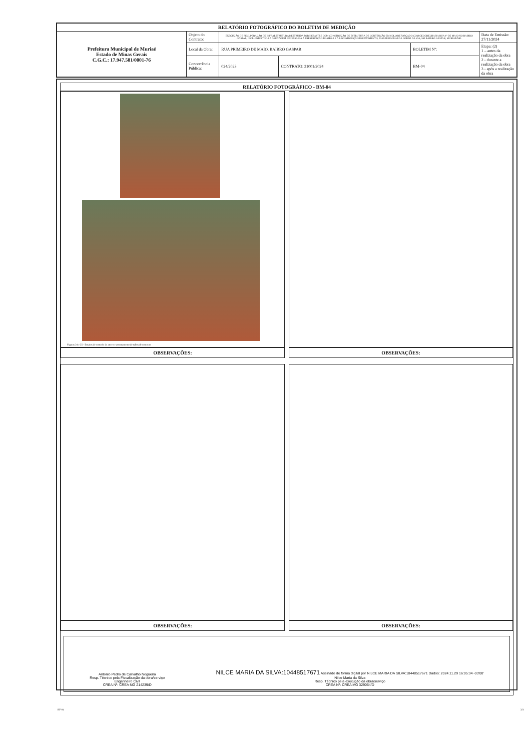| RELATÓRIO FOTOGRÁFICO DO BOLETIM DE MEDIÇÃO | | | | | |
| --- | --- | --- | --- | --- | --- |
| Prefeitura Municipal de Muriaé Estado de Minas Gerais C.G.C.: 17.947.581/0001-76 | Objeto do Contrato: | EXECUÇÃO DE RECUPERAÇÃO DE INFRAESTRUTURA DESTRUIDA POR DESASTRE COM CONSTRUÇÃO DE ESTRUTURA DE CONTENÇÃO EM SOLO REFORÇADO COM GEOGRELHA NA RUA 1º DE MAIO NO BAIRRO GASPAR, INCLUINDO TODA A DRENAGEM NECESSÁRIA À PRESERVAÇÃO DA OBRA E A RECOMPOSIÇÃO DO PAVIMENTO, PASSEIO E GUARDA CORPO DA VIA, NO BAIRRO GASPAR, MURIAÉ/MG | | | Data de Emissão: 27/11/2024 |
| | Local da Obra: | RUA PRIMEIRO DE MAIO. BAIRRO GASPAR | | BOLETIM Nº: | Etapa: (2) 1 – antes da realização da obra 2 - durante a realização da obra 3 - após a realização da obra |
| | Concorrência Pública: | 024/2023 | CONTRATO: 31001/2024 | BM-04 | |
RELATÓRIO FOTOGRÁFICO - BM-04
Figuras 24 e 25 - Ensaios de controle de aterro e assentamento de tubos de concreto
OBSERVAÇÕES:
OBSERVAÇÕES:
OBSERVAÇÕES:
OBSERVAÇÕES:
Antonio Pedro de Carvalho Nogueira
Resp. Técnico pela Fiscalização da obra/serviço
Engenheiro Civil
CREA Nº: CREA MG 214239/D
NILCE MARIA DA SILVA:10448517671 Assinado de forma digital por NILCE MARIA DA SILVA:10448517671 Dados: 2024.11.29 16:05:34 -03'00'
Nilce Maria da Silva
Resp. Técnico pela execução da obra/serviço
CREA Nº: CREA MG 329064/D
RF-04 3/3